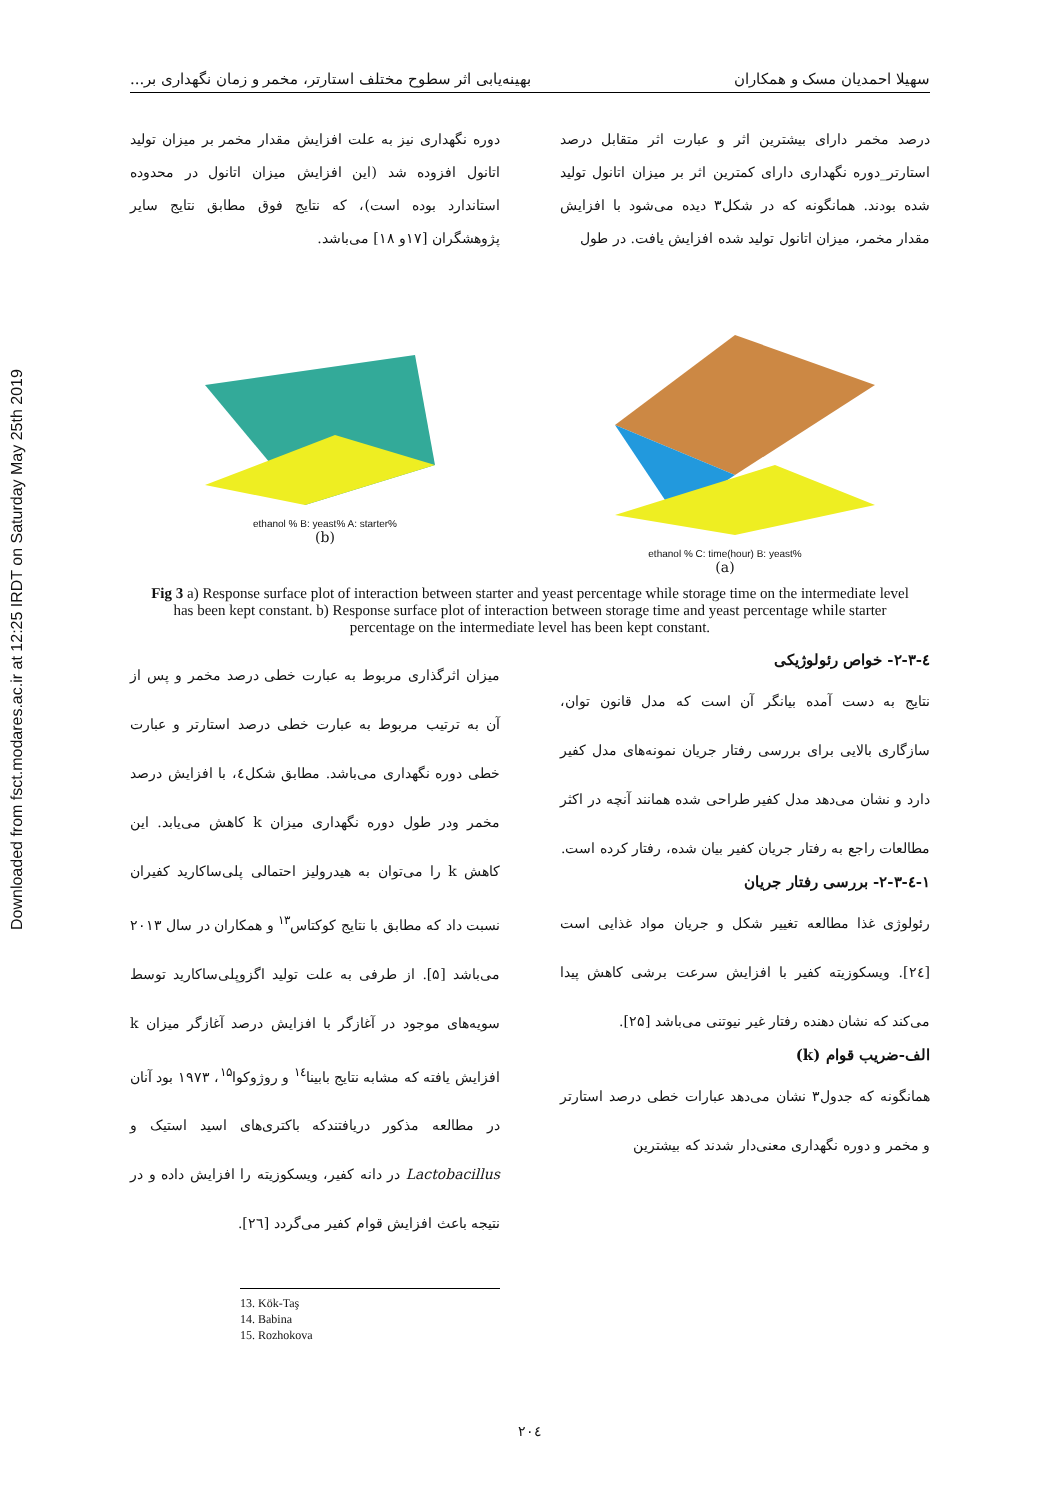Downloaded from fsct.modares.ac.ir at 12:25 IRDT on Saturday May 25th 2019
سهیلا احمدیان مسک و همکاران بهینه‌یابی اثر سطوح مختلف استارتر، مخمر و زمان نگهداری بر...
درصد مخمر دارای بیشترین اثر و عبارت اثر متقابل درصد استارتر_دوره نگهداری دارای کمترین اثر بر میزان اتانول تولید شده بودند. همانگونه که در شکل۳ دیده می‌شود با افزایش مقدار مخمر، میزان اتانول تولید شده افزایش یافت. در طول
دوره نگهداری نیز به علت افزایش مقدار مخمر بر میزان تولید اتانول افزوده شد (این افزایش میزان اتانول در محدوده استاندارد بوده است)، که نتایج فوق مطابق نتایج سایر پژوهشگران [۱۷و ۱۸] می‌باشد.
ethanol % B: yeast% A: starter%
(b)
ethanol % C: time(hour) B: yeast%
(a)
Fig 3 a) Response surface plot of interaction between starter and yeast percentage while storage time on the intermediate level has been kept constant. b) Response surface plot of interaction between storage time and yeast percentage while starter percentage on the intermediate level has been kept constant.
٤-۲-۳- خواص رئولوژیکی
نتایج به دست آمده بیانگر آن است که مدل قانون توان، سازگاری بالایی برای بررسی رفتار جریان نمونه‌های مدل کفیر دارد و نشان می‌دهد مدل کفیر طراحی شده همانند آنچه در اکثر مطالعات راجع به رفتار جریان کفیر بیان شده، رفتار کرده است.
۱-٤-۲-۳- بررسی رفتار جریان
رئولوژی غذا مطالعه تغییر شکل و جریان مواد غذایی است [۲٤]. ویسکوزیته کفیر با افزایش سرعت برشی کاهش پیدا می‌کند که نشان دهنده رفتار غیر نیوتنی می‌باشد [۲۵].
الف-ضریب قوام (k)
همانگونه که جدول۳ نشان می‌دهد عبارات خطی درصد استارتر و مخمر و دوره نگهداری معنی‌دار شدند که بیشترین
میزان اثرگذاری مربوط به عبارت خطی درصد مخمر و پس از آن به ترتیب مربوط به عبارت خطی درصد استارتر و عبارت خطی دوره نگهداری می‌باشد. مطابق شکل٤، با افزایش درصد مخمر ودر طول دوره نگهداری میزان k کاهش می‌یابد. این کاهش k را می‌توان به هیدرولیز احتمالی پلی‌ساکارید کفیران نسبت داد که مطابق با نتایج کوکتاس<sup>۱۳</sup> و همکاران در سال ۲۰۱۳ می‌باشد [۵]. از طرفی به علت تولید اگزوپلی‌ساکارید توسط سویه‌های موجود در آغازگر با افزایش درصد آغازگر میزان k افزایش یافته که مشابه نتایج بابینا<sup>۱٤</sup> و روژوکوا<sup>۱۵</sup>، ۱۹۷۳ بود آنان در مطالعه مذکور دریافتندکه باکتری‌های اسید استیک و Lactobacillus در دانه کفیر، ویسکوزیته را افزایش داده و در نتیجه باعث افزایش قوام کفیر می‌گردد [۲٦].
13. Kök-Taş
14. Babina
15. Rozhokova
۲۰٤